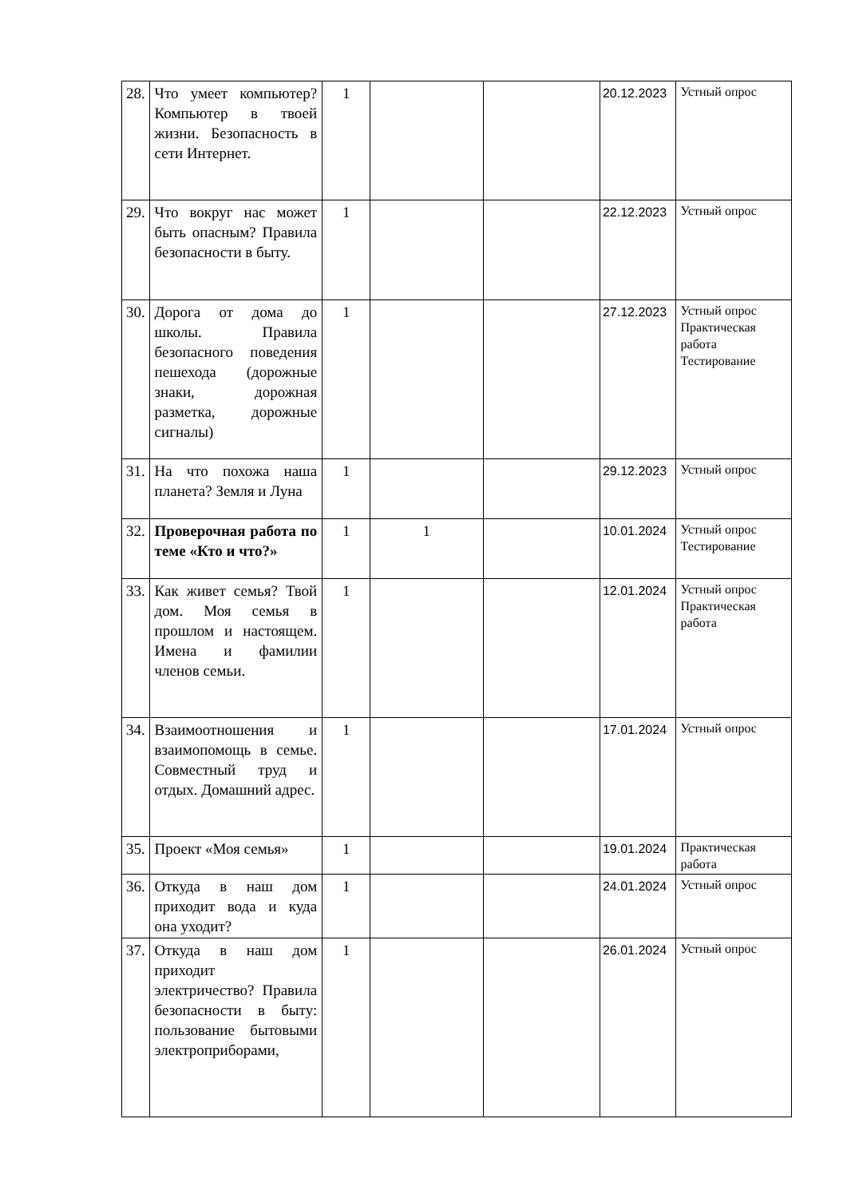| 28. | Что умеет компьютер? Компьютер в твоей жизни. Безопасность в сети Интернет. | 1 | | | 20.12.2023 | Устный опрос |
| 29. | Что вокруг нас может быть опасным? Правила безопасности в быту. | 1 | | | 22.12.2023 | Устный опрос |
| 30. | Дорога от дома до школы. Правила безопасного поведения пешехода (дорожные знаки, дорожная разметка, дорожные сигналы) | 1 | | | 27.12.2023 | Устный опрос Практическая работа Тестирование |
| 31. | На что похожа наша планета? Земля и Луна | 1 | | | 29.12.2023 | Устный опрос |
| 32. | Проверочная работа по теме «Кто и что?» | 1 | 1 | | 10.01.2024 | Устный опрос Тестирование |
| 33. | Как живет семья? Твой дом. Моя семья в прошлом и настоящем. Имена и фамилии членов семьи. | 1 | | | 12.01.2024 | Устный опрос Практическая работа |
| 34. | Взаимоотношения и взаимопомощь в семье. Совместный труд и отдых. Домашний адрес. | 1 | | | 17.01.2024 | Устный опрос |
| 35. | Проект «Моя семья» | 1 | | | 19.01.2024 | Практическая работа |
| 36. | Откуда в наш дом приходит вода и куда она уходит? | 1 | | | 24.01.2024 | Устный опрос |
| 37. | Откуда в наш дом приходит электричество? Правила безопасности в быту: пользование бытовыми электроприборами, | 1 | | | 26.01.2024 | Устный опрос |